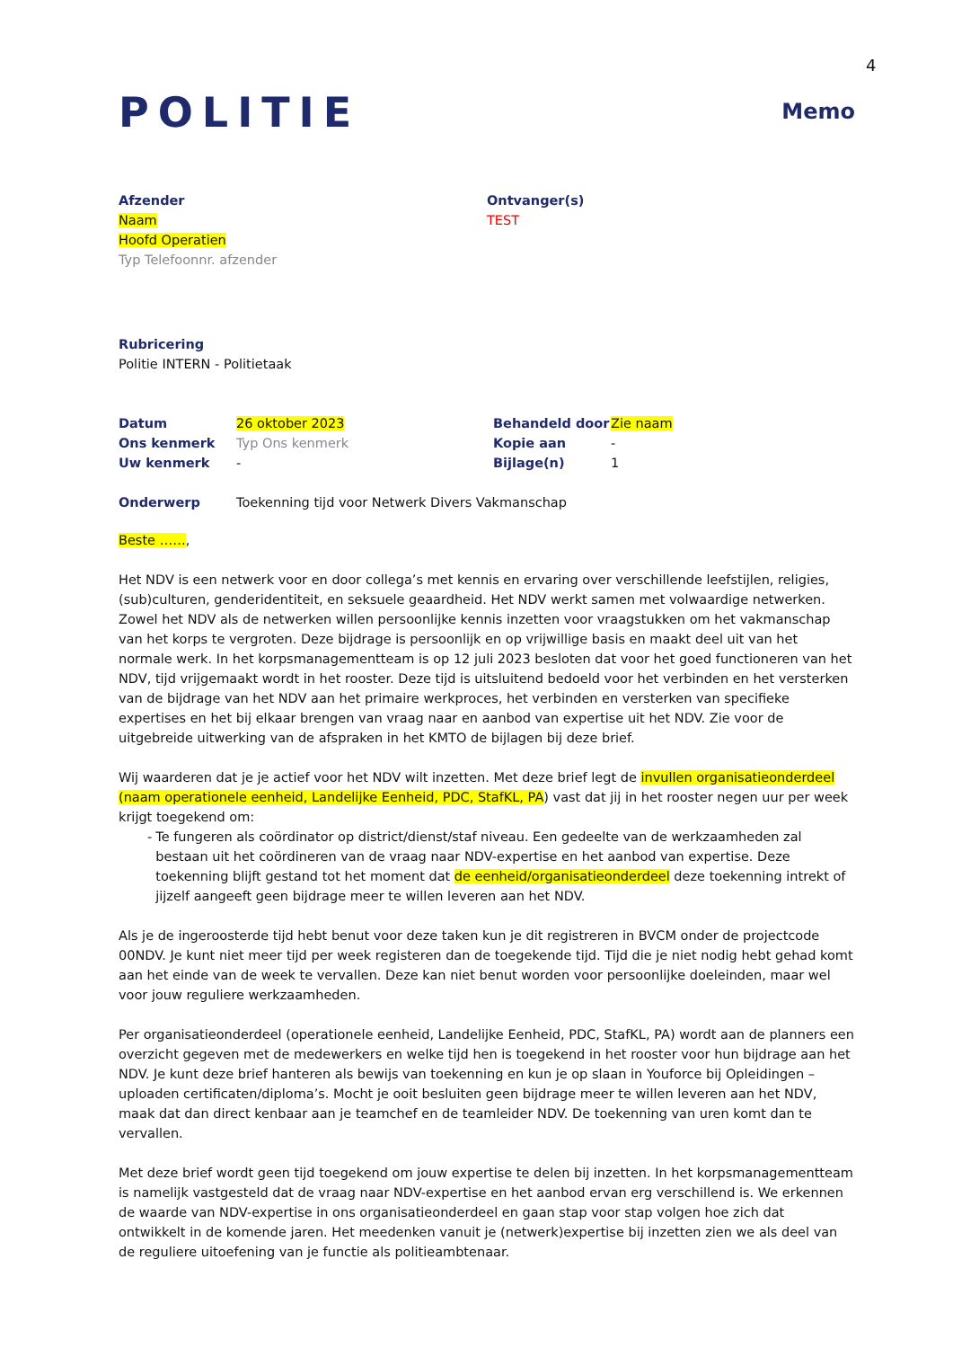4
POLITIE
Memo
Afzender
Naam
Hoofd Operatien
Typ Telefoonnr. afzender
Ontvanger(s)
TEST
Rubricering
Politie INTERN - Politietaak
| Datum | 26 oktober 2023 |
| Ons kenmerk | Typ Ons kenmerk |
| Uw kenmerk | - |
| Behandeld door | Zie naam |
| Kopie aan | - |
| Bijlage(n) | 1 |
| Onderwerp | Toekenning tijd voor Netwerk Divers Vakmanschap |
Beste ……,
Het NDV is een netwerk voor en door collega’s met kennis en ervaring over verschillende leefstijlen, religies, (sub)culturen, genderidentiteit, en seksuele geaardheid. Het NDV werkt samen met volwaardige netwerken. Zowel het NDV als de netwerken willen persoonlijke kennis inzetten voor vraagstukken om het vakmanschap van het korps te vergroten. Deze bijdrage is persoonlijk en op vrijwillige basis en maakt deel uit van het normale werk. In het korpsmanagementteam is op 12 juli 2023 besloten dat voor het goed functioneren van het NDV, tijd vrijgemaakt wordt in het rooster. Deze tijd is uitsluitend bedoeld voor het verbinden en het versterken van de bijdrage van het NDV aan het primaire werkproces, het verbinden en versterken van specifieke expertises en het bij elkaar brengen van vraag naar en aanbod van expertise uit het NDV. Zie voor de uitgebreide uitwerking van de afspraken in het KMTO de bijlagen bij deze brief.
Wij waarderen dat je je actief voor het NDV wilt inzetten. Met deze brief legt de invullen organisatieonderdeel (naam operationele eenheid, Landelijke Eenheid, PDC, StafKL, PA) vast dat jij in het rooster negen uur per week krijgt toegekend om:
- Te fungeren als coördinator op district/dienst/staf niveau. Een gedeelte van de werkzaamheden zal bestaan uit het coördineren van de vraag naar NDV-expertise en het aanbod van expertise. Deze toekenning blijft gestand tot het moment dat de eenheid/organisatieonderdeel deze toekenning intrekt of jijzelf aangeeft geen bijdrage meer te willen leveren aan het NDV.
Als je de ingeroosterde tijd hebt benut voor deze taken kun je dit registreren in BVCM onder de projectcode 00NDV. Je kunt niet meer tijd per week registeren dan de toegekende tijd. Tijd die je niet nodig hebt gehad komt aan het einde van de week te vervallen. Deze kan niet benut worden voor persoonlijke doeleinden, maar wel voor jouw reguliere werkzaamheden.
Per organisatieonderdeel (operationele eenheid, Landelijke Eenheid, PDC, StafKL, PA) wordt aan de planners een overzicht gegeven met de medewerkers en welke tijd hen is toegekend in het rooster voor hun bijdrage aan het NDV. Je kunt deze brief hanteren als bewijs van toekenning en kun je op slaan in Youforce bij Opleidingen – uploaden certificaten/diploma’s. Mocht je ooit besluiten geen bijdrage meer te willen leveren aan het NDV, maak dat dan direct kenbaar aan je teamchef en de teamleider NDV. De toekenning van uren komt dan te vervallen.
Met deze brief wordt geen tijd toegekend om jouw expertise te delen bij inzetten. In het korpsmanagementteam is namelijk vastgesteld dat de vraag naar NDV-expertise en het aanbod ervan erg verschillend is. We erkennen de waarde van NDV-expertise in ons organisatieonderdeel en gaan stap voor stap volgen hoe zich dat ontwikkelt in de komende jaren. Het meedenken vanuit je (netwerk)expertise bij inzetten zien we als deel van de reguliere uitoefening van je functie als politieambtenaar.